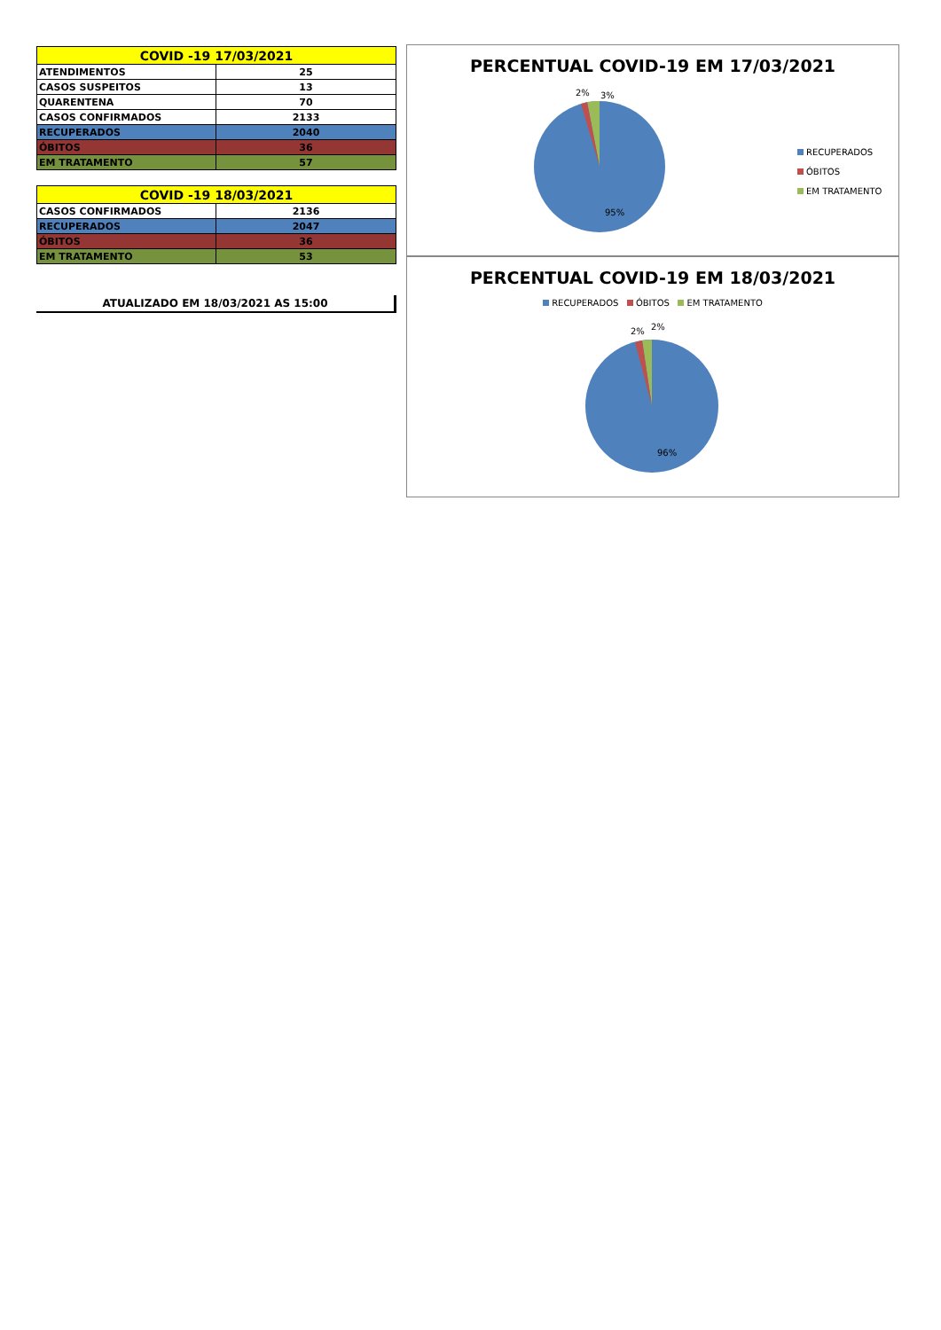| COVID -19 17/03/2021 | |
| --- | --- |
| ATENDIMENTOS | 25 |
| CASOS SUSPEITOS | 13 |
| QUARENTENA | 70 |
| CASOS CONFIRMADOS | 2133 |
| RECUPERADOS | 2040 |
| ÓBITOS | 36 |
| EM TRATAMENTO | 57 |
| COVID -19 18/03/2021 | |
| --- | --- |
| CASOS CONFIRMADOS | 2136 |
| RECUPERADOS | 2047 |
| ÓBITOS | 36 |
| EM TRATAMENTO | 53 |
ATUALIZADO EM 18/03/2021 AS 15:00
PERCENTUAL COVID-19 EM 17/03/2021
2% 3%
95%
RECUPERADOS
ÓBITOS
EM TRATAMENTO
PERCENTUAL COVID-19 EM 18/03/2021
RECUPERADOS ÓBITOS EM TRATAMENTO
2% 2%
96%